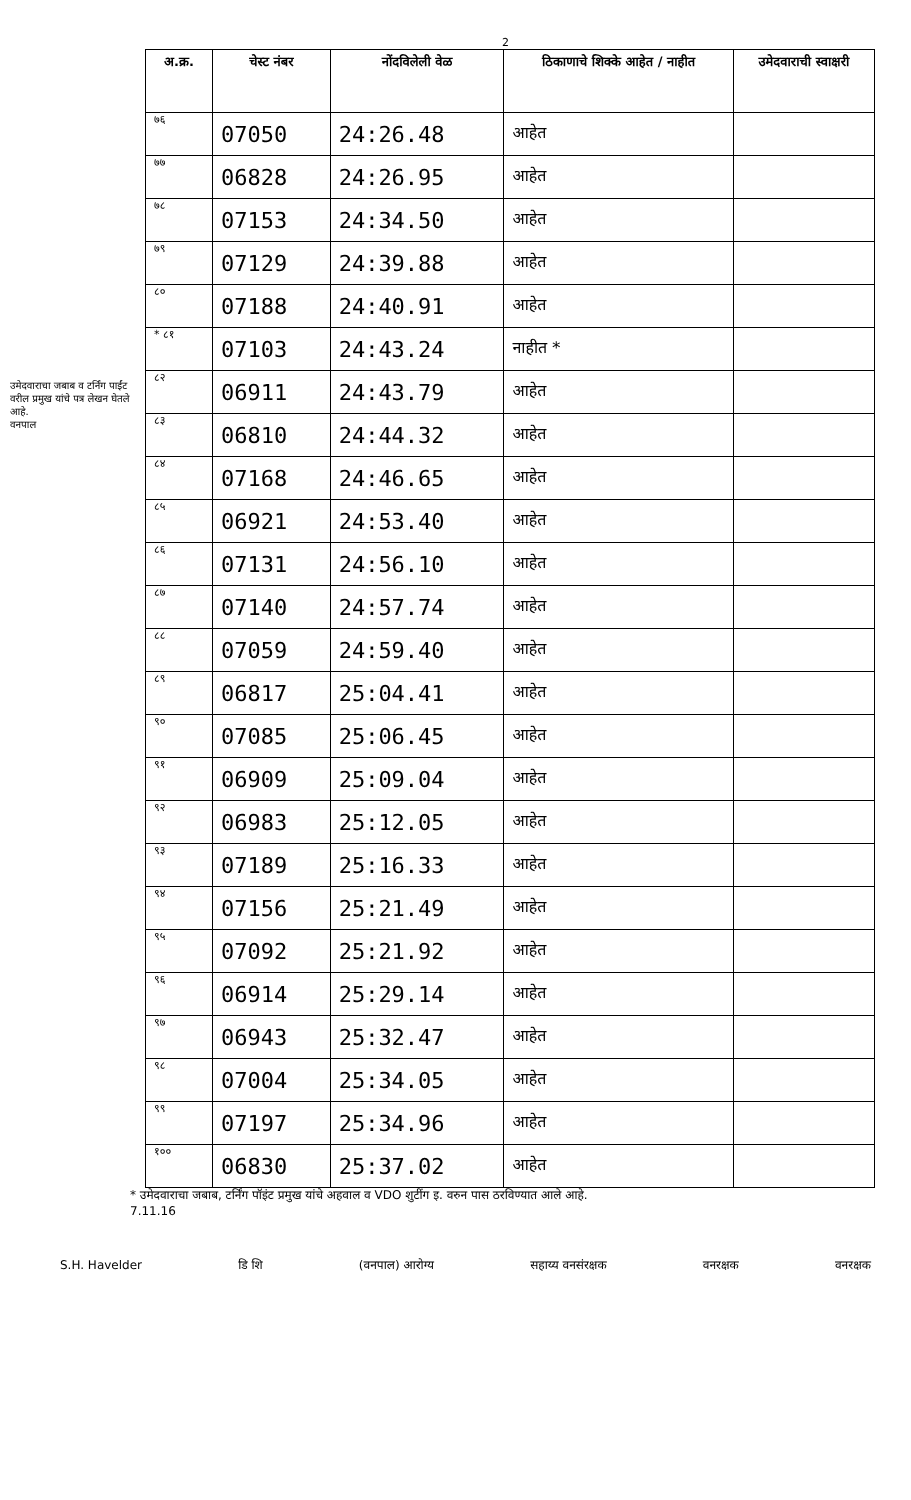2
उमेदवाराचा जबाब व टर्निंग पाईंट वरील प्रमुख यांचे पत्र लेखन घेतले आहे.
वनपाल
| अ.क्र. | चेस्ट नंबर | नोंदविलेली वेळ | ठिकाणाचे शिक्के आहेत / नाहीत | उमेदवाराची स्वाक्षरी |
| --- | --- | --- | --- | --- |
| ७६ | 07050 | 24:26.48 | आहेत | |
| ७७ | 06828 | 24:26.95 | आहेत | |
| ७८ | 07153 | 24:34.50 | आहेत | |
| ७९ | 07129 | 24:39.88 | आहेत | |
| ८० | 07188 | 24:40.91 | आहेत | |
| * ८१ | 07103 | 24:43.24 | नाहीत * | |
| ८२ | 06911 | 24:43.79 | आहेत | |
| ८३ | 06810 | 24:44.32 | आहेत | |
| ८४ | 07168 | 24:46.65 | आहेत | |
| ८५ | 06921 | 24:53.40 | आहेत | |
| ८६ | 07131 | 24:56.10 | आहेत | |
| ८७ | 07140 | 24:57.74 | आहेत | |
| ८८ | 07059 | 24:59.40 | आहेत | |
| ८९ | 06817 | 25:04.41 | आहेत | |
| ९० | 07085 | 25:06.45 | आहेत | |
| ९१ | 06909 | 25:09.04 | आहेत | |
| ९२ | 06983 | 25:12.05 | आहेत | |
| ९३ | 07189 | 25:16.33 | आहेत | |
| ९४ | 07156 | 25:21.49 | आहेत | |
| ९५ | 07092 | 25:21.92 | आहेत | |
| ९६ | 06914 | 25:29.14 | आहेत | |
| ९७ | 06943 | 25:32.47 | आहेत | |
| ९८ | 07004 | 25:34.05 | आहेत | |
| ९९ | 07197 | 25:34.96 | आहेत | |
| १०० | 06830 | 25:37.02 | आहेत | |
* उमेदवाराचा जबाब, टर्निंग पॉइंट प्रमुख यांचे अहवाल व VDO शुटींग इ. वरुन पास ठरविण्यात आले आहे.
7.11.16
S.H. Havelder डि शि (वनपाल) आरोग्य सहाय्य वनसंरक्षक वनरक्षक वनरक्षक